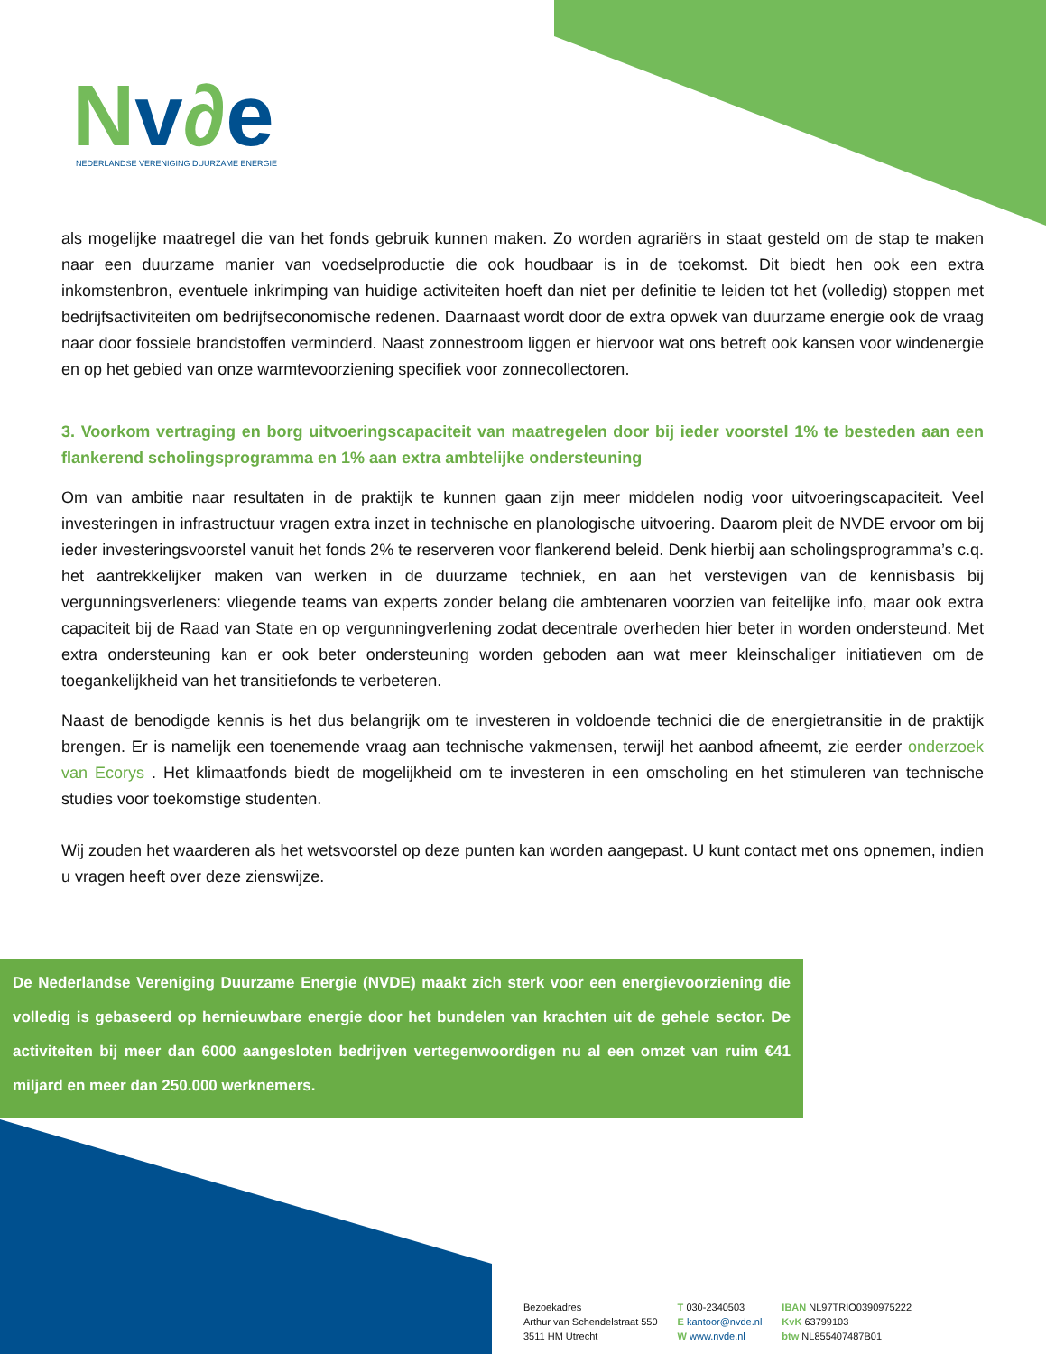Nv∂e
NEDERLANDSE VERENIGING DUURZAME ENERGIE
als mogelijke maatregel die van het fonds gebruik kunnen maken. Zo worden agrariërs in staat gesteld om de stap te maken naar een duurzame manier van voedselproductie die ook houdbaar is in de toekomst. Dit biedt hen ook een extra inkomstenbron, eventuele inkrimping van huidige activiteiten hoeft dan niet per definitie te leiden tot het (volledig) stoppen met bedrijfsactiviteiten om bedrijfseconomische redenen. Daarnaast wordt door de extra opwek van duurzame energie ook de vraag naar door fossiele brandstoffen verminderd. Naast zonnestroom liggen er hiervoor wat ons betreft ook kansen voor windenergie en op het gebied van onze warmtevoorziening specifiek voor zonnecollectoren.
3. Voorkom vertraging en borg uitvoeringscapaciteit van maatregelen door bij ieder voorstel 1% te besteden aan een flankerend scholingsprogramma en 1% aan extra ambtelijke ondersteuning
Om van ambitie naar resultaten in de praktijk te kunnen gaan zijn meer middelen nodig voor uitvoeringscapaciteit. Veel investeringen in infrastructuur vragen extra inzet in technische en planologische uitvoering. Daarom pleit de NVDE ervoor om bij ieder investeringsvoorstel vanuit het fonds 2% te reserveren voor flankerend beleid. Denk hierbij aan scholingsprogramma’s c.q. het aantrekkelijker maken van werken in de duurzame techniek, en aan het verstevigen van de kennisbasis bij vergunningsverleners: vliegende teams van experts zonder belang die ambtenaren voorzien van feitelijke info, maar ook extra capaciteit bij de Raad van State en op vergunningverlening zodat decentrale overheden hier beter in worden ondersteund. Met extra ondersteuning kan er ook beter ondersteuning worden geboden aan wat meer kleinschaliger initiatieven om de toegankelijkheid van het transitiefonds te verbeteren.
Naast de benodigde kennis is het dus belangrijk om te investeren in voldoende technici die de energietransitie in de praktijk brengen. Er is namelijk een toenemende vraag aan technische vakmensen, terwijl het aanbod afneemt, zie eerder onderzoek van Ecorys . Het klimaatfonds biedt de mogelijkheid om te investeren in een omscholing en het stimuleren van technische studies voor toekomstige studenten.
Wij zouden het waarderen als het wetsvoorstel op deze punten kan worden aangepast. U kunt contact met ons opnemen, indien u vragen heeft over deze zienswijze.
De Nederlandse Vereniging Duurzame Energie (NVDE) maakt zich sterk voor een energievoorziening die volledig is gebaseerd op hernieuwbare energie door het bundelen van krachten uit de gehele sector. De activiteiten bij meer dan 6000 aangesloten bedrijven vertegenwoordigen nu al een omzet van ruim €41 miljard en meer dan 250.000 werknemers.
Bezoekadres
Arthur van Schendelstraat 550
3511 HM Utrecht
T 030-2340503
E kantoor@nvde.nl
W www.nvde.nl
IBAN NL97TRIO0390975222
KvK 63799103
btw NL855407487B01